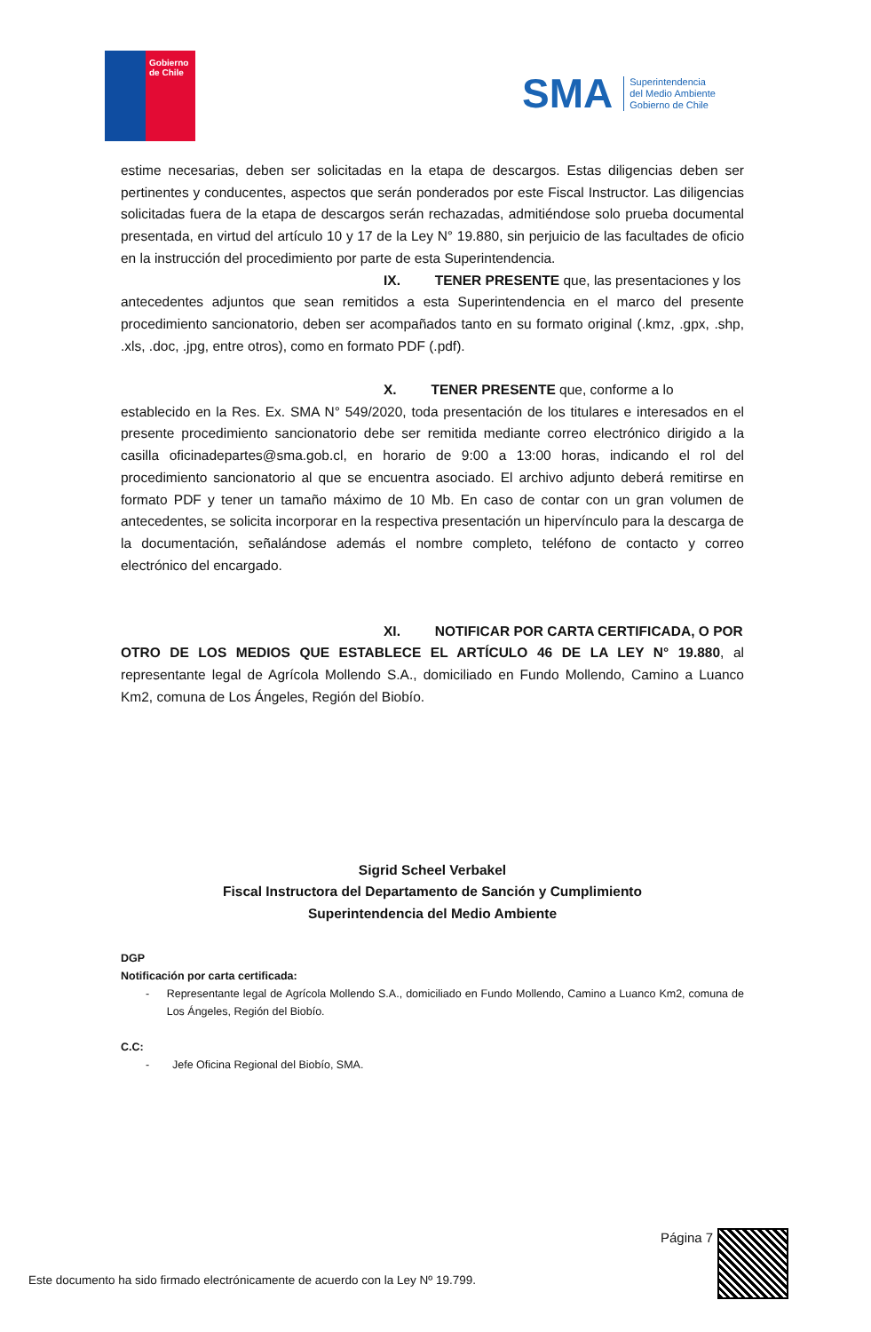Gobierno
de Chile
SMA
Superintendencia
del Medio Ambiente
Gobierno de Chile
estime necesarias, deben ser solicitadas en la etapa de descargos. Estas diligencias deben ser pertinentes y conducentes, aspectos que serán ponderados por este Fiscal Instructor. Las diligencias solicitadas fuera de la etapa de descargos serán rechazadas, admitiéndose solo prueba documental presentada, en virtud del artículo 10 y 17 de la Ley N° 19.880, sin perjuicio de las facultades de oficio en la instrucción del procedimiento por parte de esta Superintendencia.
IX. TENER PRESENTE que, las presentaciones y los
antecedentes adjuntos que sean remitidos a esta Superintendencia en el marco del presente procedimiento sancionatorio, deben ser acompañados tanto en su formato original (.kmz, .gpx, .shp, .xls, .doc, .jpg, entre otros), como en formato PDF (.pdf).
X. TENER PRESENTE que, conforme a lo
establecido en la Res. Ex. SMA N° 549/2020, toda presentación de los titulares e interesados en el presente procedimiento sancionatorio debe ser remitida mediante correo electrónico dirigido a la casilla oficinadepartes@sma.gob.cl, en horario de 9:00 a 13:00 horas, indicando el rol del procedimiento sancionatorio al que se encuentra asociado. El archivo adjunto deberá remitirse en formato PDF y tener un tamaño máximo de 10 Mb. En caso de contar con un gran volumen de antecedentes, se solicita incorporar en la respectiva presentación un hipervínculo para la descarga de la documentación, señalándose además el nombre completo, teléfono de contacto y correo electrónico del encargado.
XI. NOTIFICAR POR CARTA CERTIFICADA, O POR
OTRO DE LOS MEDIOS QUE ESTABLECE EL ARTÍCULO 46 DE LA LEY N° 19.880, al representante legal de Agrícola Mollendo S.A., domiciliado en Fundo Mollendo, Camino a Luanco Km2, comuna de Los Ángeles, Región del Biobío.
Sigrid Scheel Verbakel
Fiscal Instructora del Departamento de Sanción y Cumplimiento
Superintendencia del Medio Ambiente
DGP
Notificación por carta certificada:
- Representante legal de Agrícola Mollendo S.A., domiciliado en Fundo Mollendo, Camino a Luanco Km2, comuna de Los Ángeles, Región del Biobío.
C.C:
- Jefe Oficina Regional del Biobío, SMA.
Página 7
Este documento ha sido firmado electrónicamente de acuerdo con la Ley Nº 19.799.